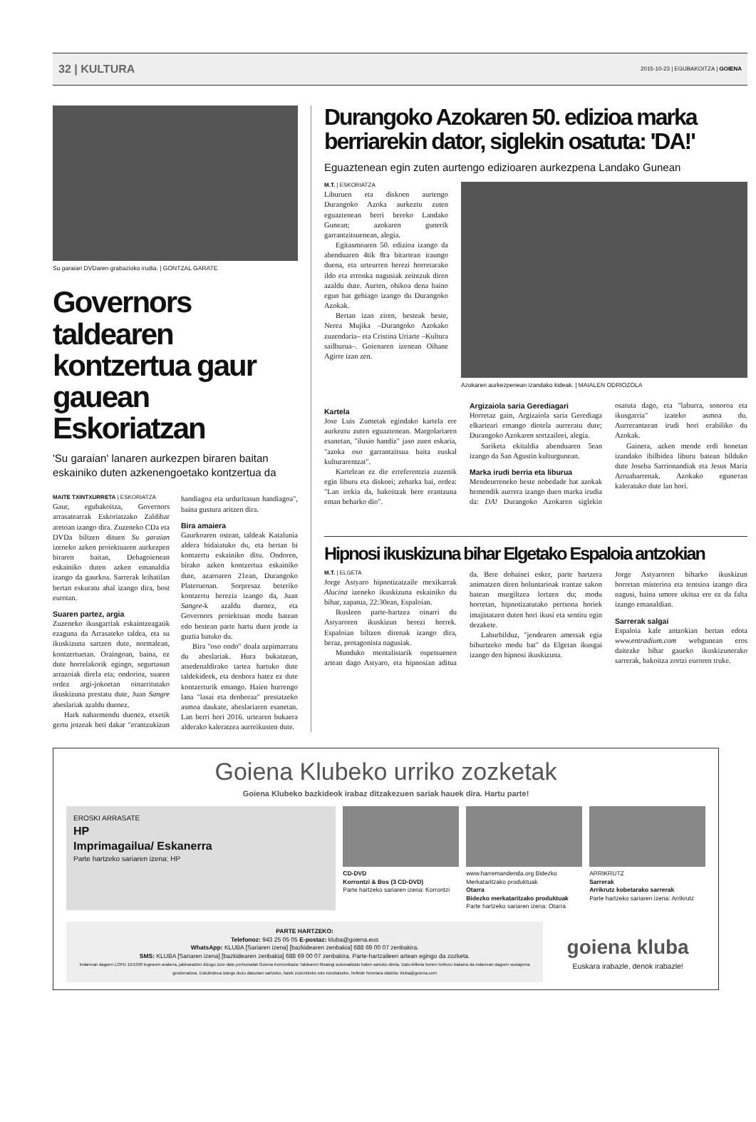32 | KULTURA 2015-10-23 | EGUBAKOITZA | GOIENA
Su garaian DVDaren grabazioko irudia. | GONTZAL GARATE
Governors taldearen kontzertua gaur gauean Eskoriatzan
'Su garaian' lanaren aurkezpen biraren baitan eskainiko duten azkenengoetako kontzertua da
MAITE TXINTXURRETA | ESKORIATZA
Gaur, egubakoitza, Governors arrasatearrak Eskoriatzako Zaldibar aretoan izango dira. Zuzeneko CDa eta DVDa biltzen dituen Su garaian izeneko azken proiektuaren aurkezpen biraren baitan, Debagoienean eskainiko duten azken emanaldia izango da gaurkoa. Sarrerak leihatilan bertan eskuratu ahal izango dira, bost eurotan.
Suaren partez, argia
Zuzeneko ikusgarriak eskaintzeagatik ezaguna da Arrasateko taldea, eta su ikuskizuna sartzen dute, normalean, kontzertuetan. Oraingoan, baina, ez dute horrelakorik egingo, segurtasun arrazoiak direla eta; ondorioz, suaren ordez argi-jokoetan oinarritutako ikuskizuna prestatu dute, Juan Sangre abeslariak azaldu duenez.
Hark nabarmendu duenez, etxetik gertu jotzeak beti dakar "erantzukizun handiagoa eta urduritasun handiagoa", baina gustura aritzen dira.
Bira amaiera
Gaurkoaren ostean, taldeak Katalunia aldera bidaiatuko du, eta bertan bi kontzertu eskainiko ditu. Ondoren, birako azken kontzertua eskainiko dute, azaroaren 21ean, Durangoko Plateruenan. Sorpresaz beteriko kontzertu berezia izango da, Juan Sangre-k azaldu duenez, eta Governors proiektuan modu batean edo bestean parte hartu duen jende ia guztia batuko du.
Bira "oso ondo" doala azpimarratu du abeslariak. Hura bukatzean, atsedenaldirako tartea hartuko dute taldekideek, eta denbora batez ez dute kontzerturik emango. Haien hurrengo lana "lasai eta denboraz" prestatzeko asmoa daukate, abeslariaren esanetan. Lan berri hori 2016. urtearen bukaera alderako kaleratzea aurreikusten dute.
Durangoko Azokaren 50. edizioa marka berriarekin dator, siglekin osatuta: 'DA!'
Eguaztenean egin zuten aurtengo edizioaren aurkezpena Landako Gunean
M.T. | ESKORIATZA
Liburuen eta diskoen aurtengo Durangoko Azoka aurkeztu zuten eguaztenean herri bereko Landako Gunean; azokaren gunerik garrantzitsuenean, alegia.
Egitasmoaren 50. edizioa izango da abenduaren 4tik 8ra bitartean iraungo duena, eta urteurren berezi horretarako ildo eta erronka nagusiak zeintzuk diren azaldu dute. Aurten, ohikoa dena baino egun bat gehiago izango du Durangoko Azokak.
Bertan izan ziren, besteak beste, Nerea Mujika –Durangoko Azokako zuzendaria– eta Cristina Uriarte –Kultura sailburua–. Goienaren izenean Oihane Agirre izan zen.
Azokaren aurkezpenean izandako kideak. | MAIALEN ODRIOZOLA
Kartela
Jose Luis Zumetak egindako kartela ere aurkeztu zuten eguaztenean. Margolariaren esanetan, "ilusio handiz" jaso zuen eskaria, "azoka oso garrantzitsua baita euskal kulturarentzat".
Kartelean ez die erreferentzia zuzenik egin liburu eta diskoei; zeharka bai, ordea: "Lan irekia da, bakoitzak bere erantzuna eman beharko dio".
Argizaiola saria Gerediagari
Horretaz gain, Argizaiola saria Gerediaga elkarteari emango diotela aurreratu dute; Durangoko Azokaren sortzaileei, alegia.
Sariketa ekitaldia abenduaren 5ean izango da San Agustin kulturgunean.
Marka irudi berria eta liburua
Mendeurreneko beste nobedade bat azokak hemendik aurrera izango duen marka irudia da: DA! Durangoko Azokaren siglekin osatuta dago, eta "laburra, sonoroa eta ikusgarria" izateko asmoa du. Aurrerantzean irudi hori erabiliko du Azokak.
Gainera, azken mende erdi honetan izandako ibilbidea liburu batean bilduko dute Joseba Sarrionandiak eta Jesus Maria Arruabarrenak. Azokako eguneтan kaleratuko dute lan hori.
Hipnosi ikuskizuna bihar Elgetako Espaloia antzokian
M.T. | ELGETA
Jorge Astyaro hipnotizatzaile mexikarrak Alucina izeneko ikuskizuna eskainiko du bihar, zapatua, 22:30ean, Espaloian.
Ikusleen parte-hartzea oinarri du Astyaroren ikuskizun berezi horrek. Espaloian biltzen direnak izango dira, beraz, protagonista nagusiak.
Munduko mentalistarik ospetsuenen artean dago Astyaro, eta hipnosian aditua da. Bere dohainei esker, parte hartzera animatzen diren boluntarioak trantze sakon batean murgiltzea lortzen du; modu horretan, hipnotizatutako pertsona horiek imajinatzen duten hori ikusi eta sentitu egin dezakete.
Laburbilduz, "jendearen ametsak egia bihurtzeko modu bat" da Elgetan ikusgai izango den hipnosi ikuskizuna.
Jorge Astyaroren biharko ikuskizun horretan misterioa eta tentsioa izango dira nagusi, baina umore ukitua ere ez da falta izango emanaldian.
Sarrerak salgai
Espaloia kafe antzokian bertan edota www.entradium.com webgunean eros daitezke bihar gaueko ikuskizunerako sarrerak, bakoitza zortzi euroren truke.
Goiena Klubeko urriko zozketak
Goiena Klubeko bazkideok irabaz ditzakezuen sariak hauek dira. Hartu parte!
EROSKI ARRASATE
HP
Imprimagailua/ Eskanerra
Parte hartzeko sariaren izena: HP
CD-DVD
Korrontzi & Bos (3 CD-DVD)
Parte hartzeko sariaren izena: Korrontzi
www.harremandenda.org Bidezko Merkataritzako produktuak
Otarra
Bidezko merkataritzako produktuak
Parte hartzeko sariaren izena: Otarra
ARRIKRUTZ
Sarrerak
Arrikrutz kobetarako sarrerak
Parte hartzeko sariaren izena: Arrikrutz
PARTE HARTZEKO:
Telefonoz: 943 25 05 05 E-postaz: kluba@goiena.eus
WhatsApp: KLUBA [Sariaren izena] [bazkidearen zenbakia] 688 69 00 07 zenbakira.
SMS: KLUBA [Sariaren izena] [bazkidearen zenbakia] 688 69 00 07 zenbakira. Parte-hartzaileen artean egingo da zozketa.
Indarrean dagoen LOPD 15/1999 legearen arabera, jakinarazten dizugu zure datu pertsonalak Goiena Komunikazio Taldearen fitxategi automatizatu baten sartuko direla. Datu-bilketa honen helburu bakarra da indarrean dagoen sustapena gestionatzea. Eskubideoa izango duzu datuotan sartzeko, haiek zuzentzeko edo ezeztatzeko, helbide honetara idatzita: kluba@goiena.com
goiena kluba
Euskara irabazle, denok irabazle!